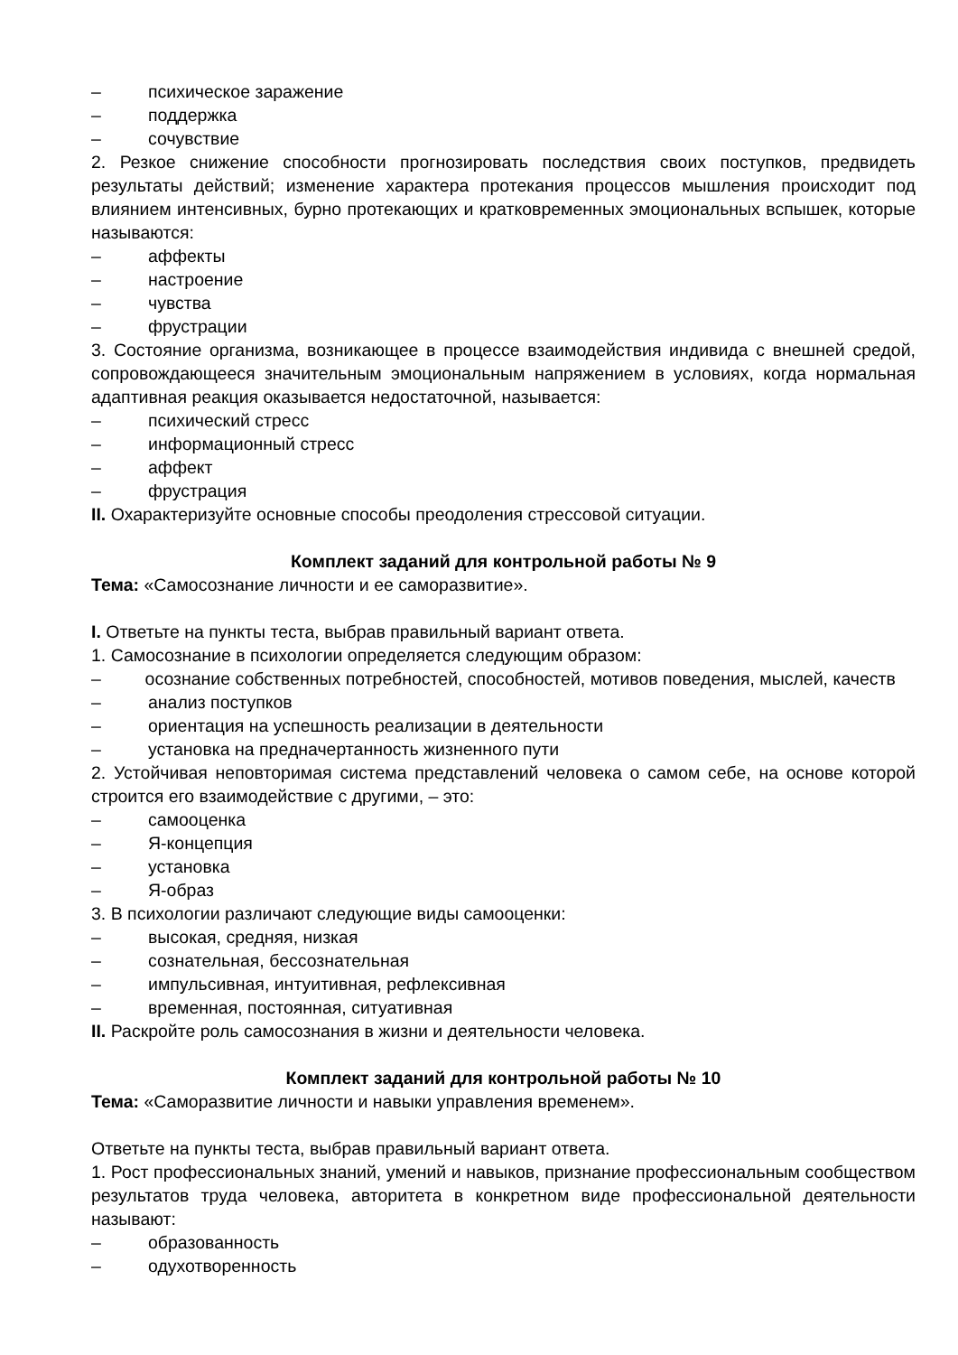– психическое заражение
– поддержка
– сочувствие
2. Резкое снижение способности прогнозировать последствия своих поступков, предвидеть результаты действий; изменение характера протекания процессов мышления происходит под влиянием интенсивных, бурно протекающих и кратковременных эмоциональных вспышек, которые называются:
– аффекты
– настроение
– чувства
– фрустрации
3. Состояние организма, возникающее в процессе взаимодействия индивида с внешней средой, сопровождающееся значительным эмоциональным напряжением в условиях, когда нормальная адаптивная реакция оказывается недостаточной, называется:
– психический стресс
– информационный стресс
– аффект
– фрустрация
II. Охарактеризуйте основные способы преодоления стрессовой ситуации.
Комплект заданий для контрольной работы № 9
Тема: «Самосознание личности и ее саморазвитие».
I. Ответьте на пункты теста, выбрав правильный вариант ответа.
1. Самосознание в психологии определяется следующим образом:
– осознание собственных потребностей, способностей, мотивов поведения, мыслей, качеств
– анализ поступков
– ориентация на успешность реализации в деятельности
– установка на предначертанность жизненного пути
2. Устойчивая неповторимая система представлений человека о самом себе, на основе которой строится его взаимодействие с другими, – это:
– самооценка
– Я-концепция
– установка
– Я-образ
3. В психологии различают следующие виды самооценки:
– высокая, средняя, низкая
– сознательная, бессознательная
– импульсивная, интуитивная, рефлексивная
– временная, постоянная, ситуативная
II. Раскройте роль самосознания в жизни и деятельности человека.
Комплект заданий для контрольной работы № 10
Тема: «Саморазвитие личности и навыки управления временем».
Ответьте на пункты теста, выбрав правильный вариант ответа.
1. Рост профессиональных знаний, умений и навыков, признание профессиональным сообществом результатов труда человека, авторитета в конкретном виде профессиональной деятельности называют:
– образованность
– одухотворенность